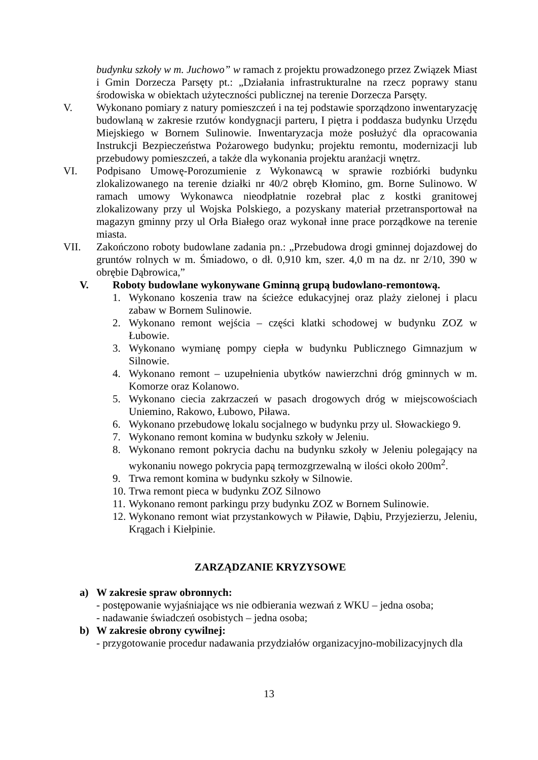budynku szkoły w m. Juchowo” w ramach z projektu prowadzonego przez Związek Miast i Gmin Dorzecza Parsęty pt.: „Działania infrastrukturalne na rzecz poprawy stanu środowiska w obiektach użyteczności publicznej na terenie Dorzecza Parsęty.
V. Wykonano pomiary z natury pomieszczeń i na tej podstawie sporządzono inwentaryzację budowlaną w zakresie rzutów kondygnacji parteru, I piętra i poddasza budynku Urzędu Miejskiego w Bornem Sulinowie. Inwentaryzacja może posłużyć dla opracowania Instrukcji Bezpieczeństwa Pożarowego budynku; projektu remontu, modernizacji lub przebudowy pomieszczeń, a także dla wykonania projektu aranżacji wnętrz.
VI. Podpisano Umowę-Porozumienie z Wykonawcą w sprawie rozbiórki budynku zlokalizowanego na terenie działki nr 40/2 obręb Kłomino, gm. Borne Sulinowo. W ramach umowy Wykonawca nieodpłatnie rozebrał plac z kostki granitowej zlokalizowany przy ul Wojska Polskiego, a pozyskany materiał przetransportował na magazyn gminny przy ul Orła Białego oraz wykonał inne prace porządkowe na terenie miasta.
VII. Zakończono roboty budowlane zadania pn.: „Przebudowa drogi gminnej dojazdowej do gruntów rolnych w m. Śmiadowo, o dł. 0,910 km, szer. 4,0 m na dz. nr 2/10, 390 w obrębie Dąbrowica,”
V. Roboty budowlane wykonywane Gminną grupą budowlano-remontową.
1. Wykonano koszenia traw na ścieżce edukacyjnej oraz plaży zielonej i placu zabaw w Bornem Sulinowie.
2. Wykonano remont wejścia – części klatki schodowej w budynku ZOZ w Łubowie.
3. Wykonano wymianę pompy ciepła w budynku Publicznego Gimnazjum w Silnowie.
4. Wykonano remont – uzupełnienia ubytków nawierzchni dróg gminnych w m. Komorze oraz Kolanowo.
5. Wykonano ciecia zakrzaczeń w pasach drogowych dróg w miejscowościach Uniemino, Rakowo, Łubowo, Piława.
6. Wykonano przebudowę lokalu socjalnego w budynku przy ul. Słowackiego 9.
7. Wykonano remont komina w budynku szkoły w Jeleniu.
8. Wykonano remont pokrycia dachu na budynku szkoły w Jeleniu polegający na wykonaniu nowego pokrycia papą termozgrzewalną w ilości około 200m<sup>2</sup>.
9. Trwa remont komina w budynku szkoły w Silnowie.
10.
Trwa remont pieca w budynku ZOZ Silnowo
11.
Wykonano remont parkingu przy budynku ZOZ w Bornem Sulinowie.
12.
Wykonano remont wiat przystankowych w Piławie, Dąbiu, Przyjezierzu, Jeleniu, Krągach i Kiełpinie.
ZARZĄDZANIE KRYZYSOWE
a) W zakresie spraw obronnych:
- postępowanie wyjaśniające ws nie odbierania wezwań z WKU – jedna osoba;
- nadawanie świadczeń osobistych – jedna osoba;
b) W zakresie obrony cywilnej:
- przygotowanie procedur nadawania przydziałów organizacyjno-mobilizacyjnych dla
13